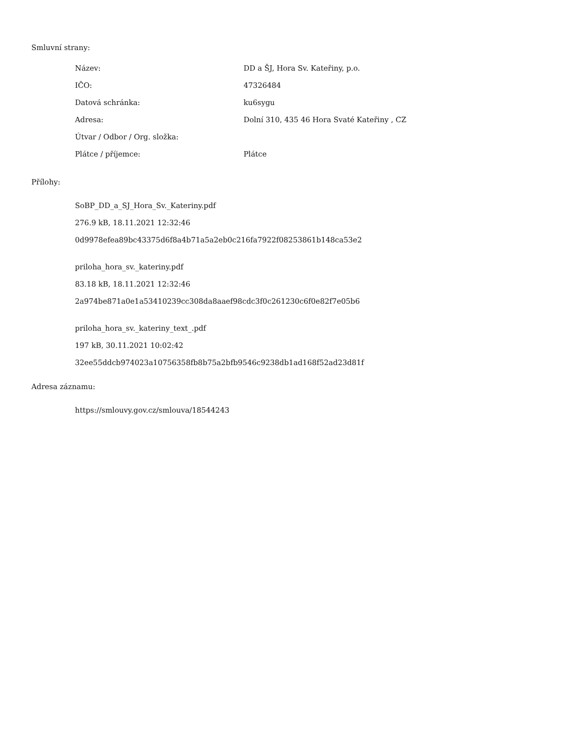Smluvní strany:
| Název: | DD a ŠJ, Hora Sv. Kateřiny, p.o. |
| IČO: | 47326484 |
| Datová schránka: | ku6sygu |
| Adresa: | Dolní 310, 435 46 Hora Svaté Kateřiny , CZ |
| Útvar / Odbor / Org. složka: | |
| Plátce / příjemce: | Plátce |
Přílohy:
SoBP_DD_a_SJ_Hora_Sv._Kateriny.pdf
276.9 kB, 18.11.2021 12:32:46
0d9978efea89bc43375d6f8a4b71a5a2eb0c216fa7922f08253861b148ca53e2
priloha_hora_sv._kateriny.pdf
83.18 kB, 18.11.2021 12:32:46
2a974be871a0e1a53410239cc308da8aaef98cdc3f0c261230c6f0e82f7e05b6
priloha_hora_sv._kateriny_text_.pdf
197 kB, 30.11.2021 10:02:42
32ee55ddcb974023a10756358fb8b75a2bfb9546c9238db1ad168f52ad23d81f
Adresa záznamu:
https://smlouvy.gov.cz/smlouva/18544243